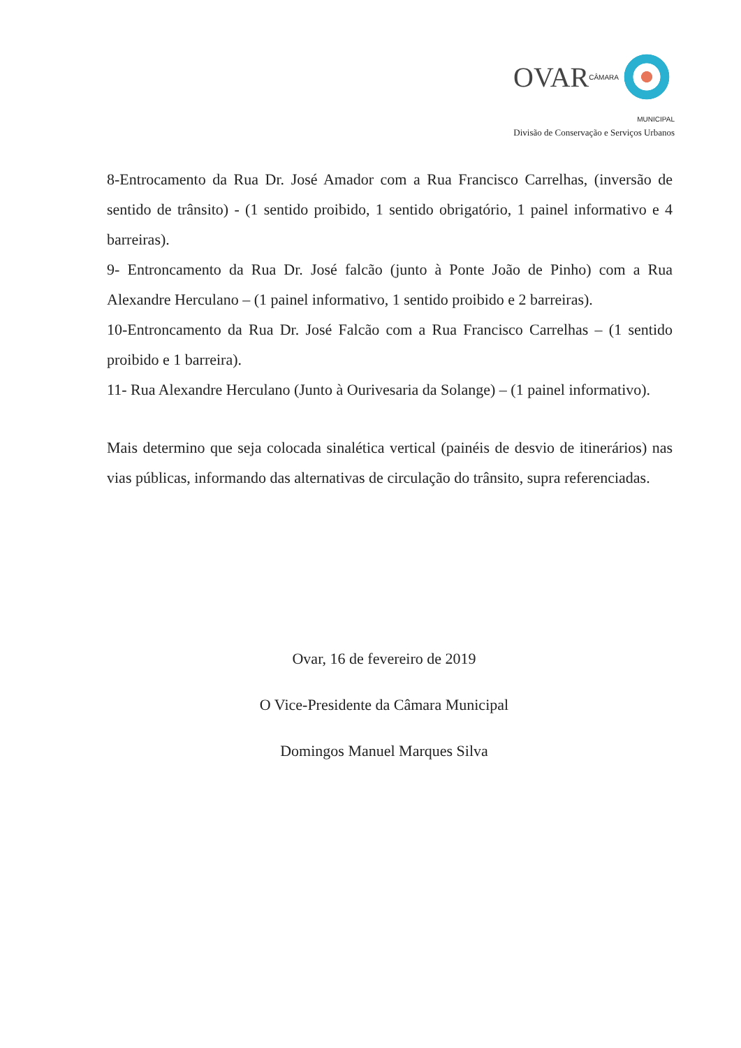OVAR CÂMARA MUNICIPAL
Divisão de Conservação e Serviços Urbanos
8-Entrocamento da Rua Dr. José Amador com a Rua Francisco Carrelhas, (inversão de sentido de trânsito) - (1 sentido proibido, 1 sentido obrigatório, 1 painel informativo e 4 barreiras).
9- Entroncamento da Rua Dr. José falcão (junto à Ponte João de Pinho) com a Rua Alexandre Herculano – (1 painel informativo, 1 sentido proibido e 2 barreiras).
10-Entroncamento da Rua Dr. José Falcão com a Rua Francisco Carrelhas – (1 sentido proibido e 1 barreira).
11- Rua Alexandre Herculano (Junto à Ourivesaria da Solange) – (1 painel informativo).
Mais determino que seja colocada sinalética vertical (painéis de desvio de itinerários) nas vias públicas, informando das alternativas de circulação do trânsito, supra referenciadas.
Ovar, 16 de fevereiro de 2019
O Vice-Presidente da Câmara Municipal
Domingos Manuel Marques Silva